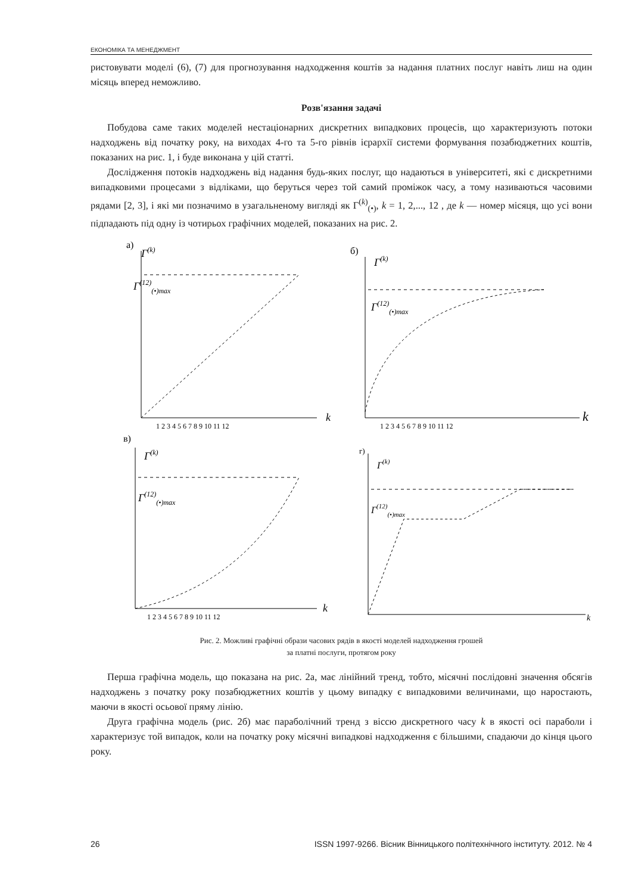ЕКОНОМІКА ТА МЕНЕДЖМЕНТ
ристовувати моделі (6), (7) для прогнозування надходження коштів за надання платних послуг навіть лиш на один місяць вперед неможливо.
Розв'язання задачі
Побудова саме таких моделей нестаціонарних дискретних випадкових процесів, що характеризують потоки надходжень від початку року, на виходах 4-го та 5-го рівнів ієрархії системи формування позабюджетних коштів, показаних на рис. 1, і буде виконана у цій статті.
Дослідження потоків надходжень від надання будь-яких послуг, що надаються в університеті, які є дискретними випадковими процесами з відліками, що беруться через той самий проміжок часу, а тому називаються часовими рядами [2, 3], і які ми позначимо в узагальненому вигляді як Γ<sup>(k)</sup><sub>(•)</sub>, k = 1, 2,..., 12 , де k — номер місяця, що усі вони підпадають під одну із чотирьох графічних моделей, показаних на рис. 2.
а)
Γ(k)
Γ(12)(•)max
k
1 2 3 4 5 6 7 8 9 10 11 12
б)
Γ(k)
Γ(12)(•)max
k
1 2 3 4 5 6 7 8 9 10 11 12
в)
Γ(k)
Γ(12)(•)max
k
1 2 3 4 5 6 7 8 9 10 11 12
г)
Γ(k)
Γ(12)(•)max
k
Рис. 2. Можливі графічні образи часових рядів в якості моделей надходження грошей
за платні послуги, протягом року
Перша графічна модель, що показана на рис. 2а, має лінійний тренд, тобто, місячні послідовні значення обсягів надходжень з початку року позабюджетних коштів у цьому випадку є випадковими величинами, що наростають, маючи в якості осьової пряму лінію.
Друга графічна модель (рис. 2б) має параболічний тренд з віссю дискретного часу k в якості осі параболи і характеризує той випадок, коли на початку року місячні випадкові надходження є більшими, спадаючи до кінця цього року.
26 ISSN 1997-9266. Вісник Вінницького політехнічного інституту. 2012. № 4